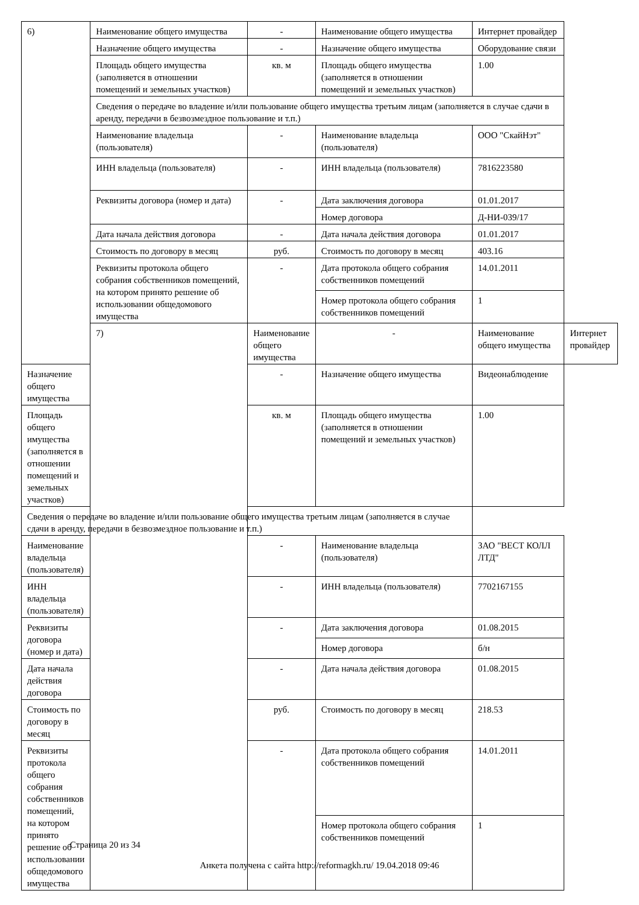| 6) | Наименование общего имущества | - | Наименование общего имущества | Интернет провайдер | |
| | Назначение общего имущества | - | Назначение общего имущества | Оборудование связи | |
| | Площадь общего имущества (заполняется в отношении помещений и земельных участков) | кв. м | Площадь общего имущества (заполняется в отношении помещений и земельных участков) | 1.00 | |
| | Сведения о передаче во владение и/или пользование общего имущества третьим лицам (заполняется в случае сдачи в аренду, передачи в безвозмездное пользование и т.п.) | | | | |
| | Наименование владельца (пользователя) | - | Наименование владельца (пользователя) | ООО "СкайНэт" | |
| | ИНН владельца (пользователя) | - | ИНН владельца (пользователя) | 7816223580 | |
| | Реквизиты договора (номер и дата) | - | Дата заключения договора | 01.01.2017 | |
| | | | Номер договора | Д-НИ-039/17 | |
| | Дата начала действия договора | - | Дата начала действия договора | 01.01.2017 | |
| | Стоимость по договору в месяц | руб. | Стоимость по договору в месяц | 403.16 | |
| | Реквизиты протокола общего собрания собственников помещений, на котором принято решение об использовании общедомового имущества | - | Дата протокола общего собрания собственников помещений | 14.01.2011 | |
| | | | Номер протокола общего собрания собственников помещений | 1 | |
| | 7) | Наименование общего имущества | - | Наименование общего имущества | Интернет провайдер |
| Назначение общего имущества | | - | Назначение общего имущества | Видеонаблюдение | |
| Площадь общего имущества (заполняется в отношении помещений и земельных участков) | | кв. м | Площадь общего имущества (заполняется в отношении помещений и земельных участков) | 1.00 | |
| Сведения о передаче во владение и/или пользование общего имущества третьим лицам (заполняется в случае сдачи в аренду, передачи в безвозмездное пользование и т.п.) | | | | | |
| Наименование владельца (пользователя) | | - | Наименование владельца (пользователя) | ЗАО "ВЕСТ КОЛЛ ЛТД" | |
| ИНН владельца (пользователя) | | - | ИНН владельца (пользователя) | 7702167155 | |
| Реквизиты договора (номер и дата) | | - | Дата заключения договора | 01.08.2015 | |
| | | | Номер договора | б/н | |
| Дата начала действия договора | | - | Дата начала действия договора | 01.08.2015 | |
| Стоимость по договору в месяц | | руб. | Стоимость по договору в месяц | 218.53 | |
| Реквизиты протокола общего собрания собственников помещений, на котором принято решение об использовании общедомового имущества | | - | Дата протокола общего собрания собственников помещений | 14.01.2011 | |
| | | | Номер протокола общего собрания собственников помещений | 1 | |
Страница 20 из 34
Анкета получена с сайта http://reformagkh.ru/ 19.04.2018 09:46